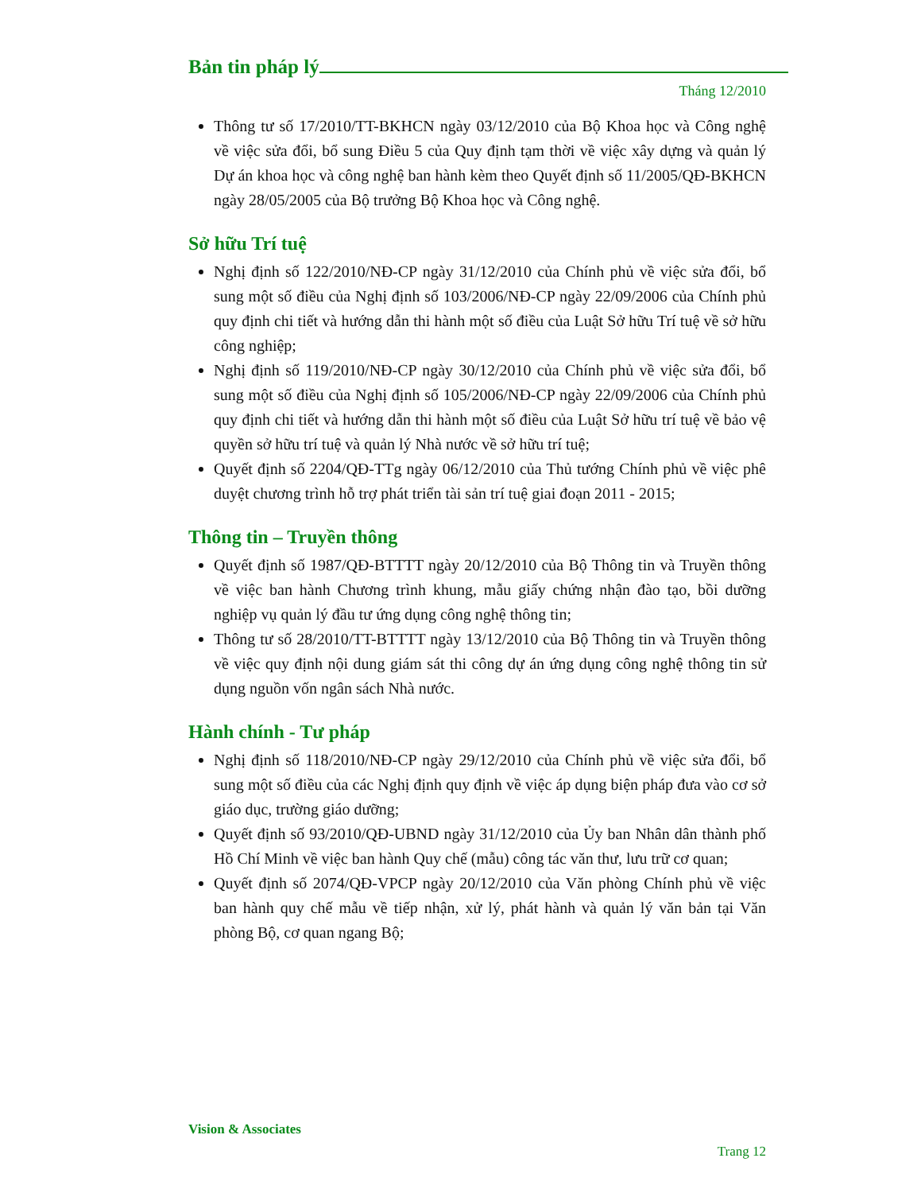Bản tin pháp lý
Tháng 12/2010
Thông tư số 17/2010/TT-BKHCN ngày 03/12/2010 của Bộ Khoa học và Công nghệ về việc sửa đổi, bổ sung Điều 5 của Quy định tạm thời về việc xây dựng và quản lý Dự án khoa học và công nghệ ban hành kèm theo Quyết định số 11/2005/QĐ-BKHCN ngày 28/05/2005 của Bộ trưởng Bộ Khoa học và Công nghệ.
Sở hữu Trí tuệ
Nghị định số 122/2010/NĐ-CP ngày 31/12/2010 của Chính phủ về việc sửa đổi, bổ sung một số điều của Nghị định số 103/2006/NĐ-CP ngày 22/09/2006 của Chính phủ quy định chi tiết và hướng dẫn thi hành một số điều của Luật Sở hữu Trí tuệ về sở hữu công nghiệp;
Nghị định số 119/2010/NĐ-CP ngày 30/12/2010 của Chính phủ về việc sửa đổi, bổ sung một số điều của Nghị định số 105/2006/NĐ-CP ngày 22/09/2006 của Chính phủ quy định chi tiết và hướng dẫn thi hành một số điều của Luật Sở hữu trí tuệ về bảo vệ quyền sở hữu trí tuệ và quản lý Nhà nước về sở hữu trí tuệ;
Quyết định số 2204/QĐ-TTg ngày 06/12/2010 của Thủ tướng Chính phủ về việc phê duyệt chương trình hỗ trợ phát triển tài sản trí tuệ giai đoạn 2011 - 2015;
Thông tin – Truyền thông
Quyết định số 1987/QĐ-BTTTT ngày 20/12/2010 của Bộ Thông tin và Truyền thông về việc ban hành Chương trình khung, mẫu giấy chứng nhận đào tạo, bồi dưỡng nghiệp vụ quản lý đầu tư ứng dụng công nghệ thông tin;
Thông tư số 28/2010/TT-BTTTT ngày 13/12/2010 của Bộ Thông tin và Truyền thông về việc quy định nội dung giám sát thi công dự án ứng dụng công nghệ thông tin sử dụng nguồn vốn ngân sách Nhà nước.
Hành chính - Tư pháp
Nghị định số 118/2010/NĐ-CP ngày 29/12/2010 của Chính phủ về việc sửa đổi, bổ sung một số điều của các Nghị định quy định về việc áp dụng biện pháp đưa vào cơ sở giáo dục, trường giáo dưỡng;
Quyết định số 93/2010/QĐ-UBND ngày 31/12/2010 của Ủy ban Nhân dân thành phố Hồ Chí Minh về việc ban hành Quy chế (mẫu) công tác văn thư, lưu trữ cơ quan;
Quyết định số 2074/QĐ-VPCP ngày 20/12/2010 của Văn phòng Chính phủ về việc ban hành quy chế mẫu về tiếp nhận, xử lý, phát hành và quản lý văn bản tại Văn phòng Bộ, cơ quan ngang Bộ;
Vision & Associates
Trang 12